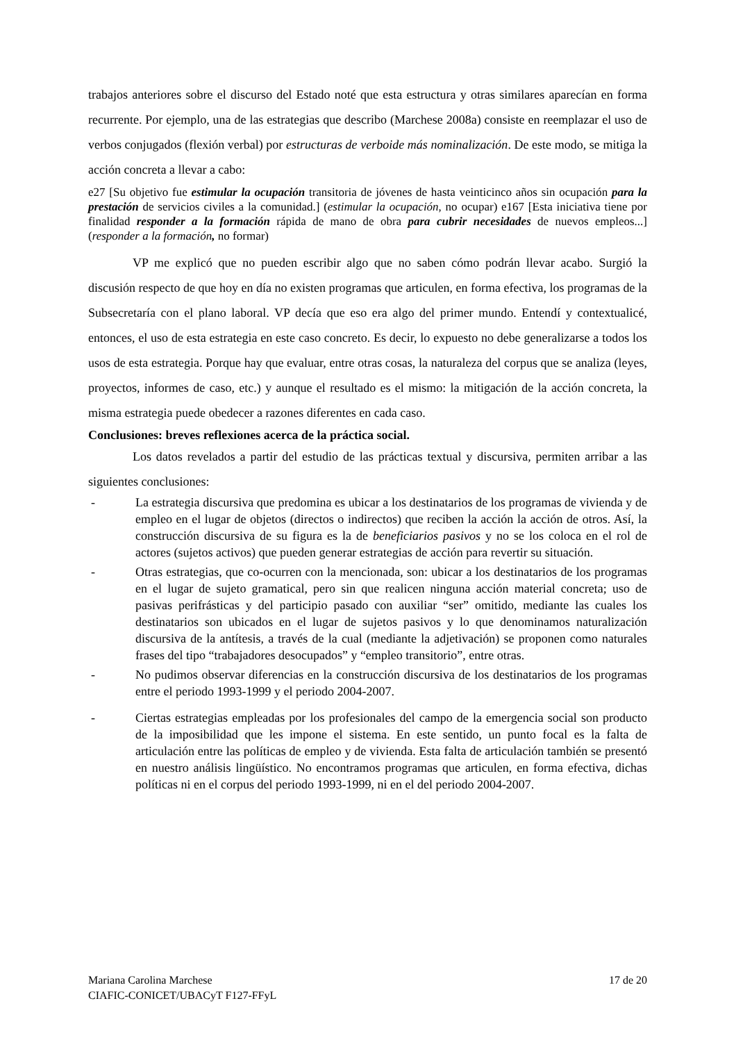trabajos anteriores sobre el discurso del Estado noté que esta estructura y otras similares aparecían en forma recurrente. Por ejemplo, una de las estrategias que describo (Marchese 2008a) consiste en reemplazar el uso de verbos conjugados (flexión verbal) por estructuras de verboide más nominalización. De este modo, se mitiga la acción concreta a llevar a cabo:
e27 [Su objetivo fue estimular la ocupación transitoria de jóvenes de hasta veinticinco años sin ocupación para la prestación de servicios civiles a la comunidad.] (estimular la ocupación, no ocupar) e167 [Esta iniciativa tiene por finalidad responder a la formación rápida de mano de obra para cubrir necesidades de nuevos empleos...] (responder a la formación, no formar)
VP me explicó que no pueden escribir algo que no saben cómo podrán llevar acabo. Surgió la discusión respecto de que hoy en día no existen programas que articulen, en forma efectiva, los programas de la Subsecretaría con el plano laboral. VP decía que eso era algo del primer mundo. Entendí y contextualicé, entonces, el uso de esta estrategia en este caso concreto. Es decir, lo expuesto no debe generalizarse a todos los usos de esta estrategia. Porque hay que evaluar, entre otras cosas, la naturaleza del corpus que se analiza (leyes, proyectos, informes de caso, etc.) y aunque el resultado es el mismo: la mitigación de la acción concreta, la misma estrategia puede obedecer a razones diferentes en cada caso.
Conclusiones: breves reflexiones acerca de la práctica social.
Los datos revelados a partir del estudio de las prácticas textual y discursiva, permiten arribar a las siguientes conclusiones:
- La estrategia discursiva que predomina es ubicar a los destinatarios de los programas de vivienda y de empleo en el lugar de objetos (directos o indirectos) que reciben la acción la acción de otros. Así, la construcción discursiva de su figura es la de beneficiarios pasivos y no se los coloca en el rol de actores (sujetos activos) que pueden generar estrategias de acción para revertir su situación.
- Otras estrategias, que co-ocurren con la mencionada, son: ubicar a los destinatarios de los programas en el lugar de sujeto gramatical, pero sin que realicen ninguna acción material concreta; uso de pasivas perifrásticas y del participio pasado con auxiliar “ser” omitido, mediante las cuales los destinatarios son ubicados en el lugar de sujetos pasivos y lo que denominamos naturalización discursiva de la antítesis, a través de la cual (mediante la adjetivación) se proponen como naturales frases del tipo “trabajadores desocupados” y “empleo transitorio”, entre otras.
- No pudimos observar diferencias en la construcción discursiva de los destinatarios de los programas entre el periodo 1993-1999 y el periodo 2004-2007.
- Ciertas estrategias empleadas por los profesionales del campo de la emergencia social son producto de la imposibilidad que les impone el sistema. En este sentido, un punto focal es la falta de articulación entre las políticas de empleo y de vivienda. Esta falta de articulación también se presentó en nuestro análisis lingüístico. No encontramos programas que articulen, en forma efectiva, dichas políticas ni en el corpus del periodo 1993-1999, ni en el del periodo 2004-2007.
17 de 20 Mariana Carolina Marchese
CIAFIC-CONICET/UBACyT F127-FFyL